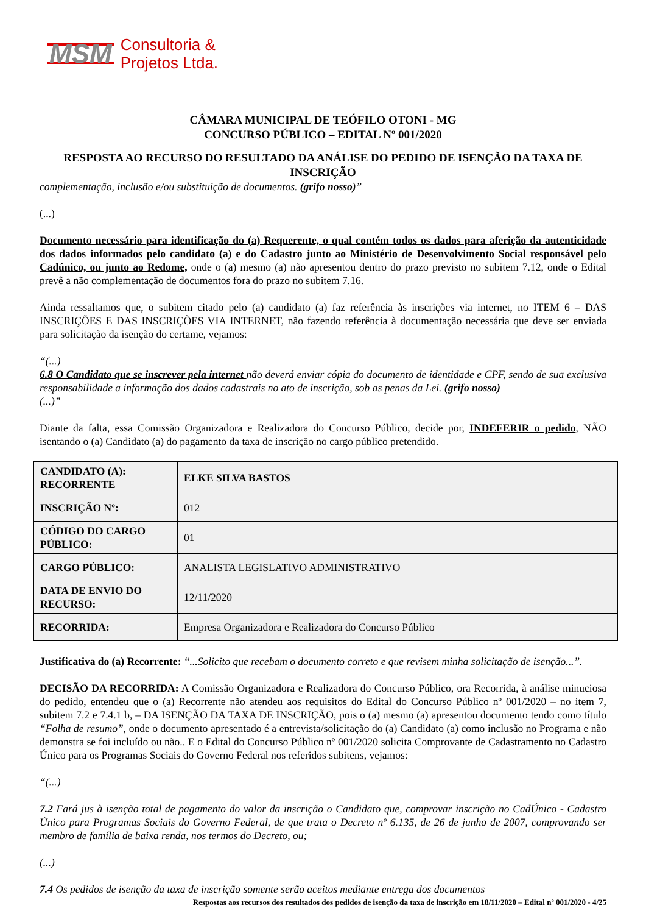MSM Consultoria &
Projetos Ltda.
CÂMARA MUNICIPAL DE TEÓFILO OTONI - MG
CONCURSO PÚBLICO – EDITAL Nº 001/2020
RESPOSTA AO RECURSO DO RESULTADO DA ANÁLISE DO PEDIDO DE ISENÇÃO DA TAXA DE INSCRIÇÃO
complementação, inclusão e/ou substituição de documentos. (grifo nosso)”
(...)
Documento necessário para identificação do (a) Requerente, o qual contém todos os dados para aferição da autenticidade dos dados informados pelo candidato (a) e do Cadastro junto ao Ministério de Desenvolvimento Social responsável pelo Cadúnico, ou junto ao Redome, onde o (a) mesmo (a) não apresentou dentro do prazo previsto no subitem 7.12, onde o Edital prevê a não complementação de documentos fora do prazo no subitem 7.16.
Ainda ressaltamos que, o subitem citado pelo (a) candidato (a) faz referência às inscrições via internet, no ITEM 6 – DAS INSCRIÇÕES E DAS INSCRIÇÕES VIA INTERNET, não fazendo referência à documentação necessária que deve ser enviada para solicitação da isenção do certame, vejamos:
“(...)
6.8 O Candidato que se inscrever pela internet não deverá enviar cópia do documento de identidade e CPF, sendo de sua exclusiva responsabilidade a informação dos dados cadastrais no ato de inscrição, sob as penas da Lei. (grifo nosso)
(...)”
Diante da falta, essa Comissão Organizadora e Realizadora do Concurso Público, decide por, INDEFERIR o pedido, NÃO isentando o (a) Candidato (a) do pagamento da taxa de inscrição no cargo público pretendido.
| CANDIDATO (A): RECORRENTE | ELKE SILVA BASTOS |
| INSCRIÇÃO Nº: | 012 |
| CÓDIGO DO CARGO PÚBLICO: | 01 |
| CARGO PÚBLICO: | ANALISTA LEGISLATIVO ADMINISTRATIVO |
| DATA DE ENVIO DO RECURSO: | 12/11/2020 |
| RECORRIDA: | Empresa Organizadora e Realizadora do Concurso Público |
Justificativa do (a) Recorrente: “...Solicito que recebam o documento correto e que revisem minha solicitação de isenção...”.
DECISÃO DA RECORRIDA: A Comissão Organizadora e Realizadora do Concurso Público, ora Recorrida, à análise minuciosa do pedido, entendeu que o (a) Recorrente não atendeu aos requisitos do Edital do Concurso Público nº 001/2020 – no item 7, subitem 7.2 e 7.4.1 b, – DA ISENÇÃO DA TAXA DE INSCRIÇÃO, pois o (a) mesmo (a) apresentou documento tendo como título “Folha de resumo”, onde o documento apresentado é a entrevista/solicitação do (a) Candidato (a) como inclusão no Programa e não demonstra se foi incluído ou não.. E o Edital do Concurso Público nº 001/2020 solicita Comprovante de Cadastramento no Cadastro Único para os Programas Sociais do Governo Federal nos referidos subitens, vejamos:
“(...)
7.2 Fará jus à isenção total de pagamento do valor da inscrição o Candidato que, comprovar inscrição no CadÚnico - Cadastro Único para Programas Sociais do Governo Federal, de que trata o Decreto nº 6.135, de 26 de junho de 2007, comprovando ser membro de família de baixa renda, nos termos do Decreto, ou;
(...)
7.4 Os pedidos de isenção da taxa de inscrição somente serão aceitos mediante entrega dos documentos
Respostas aos recursos dos resultados dos pedidos de isenção da taxa de inscrição em 18/11/2020 – Edital nº 001/2020 - 4/25